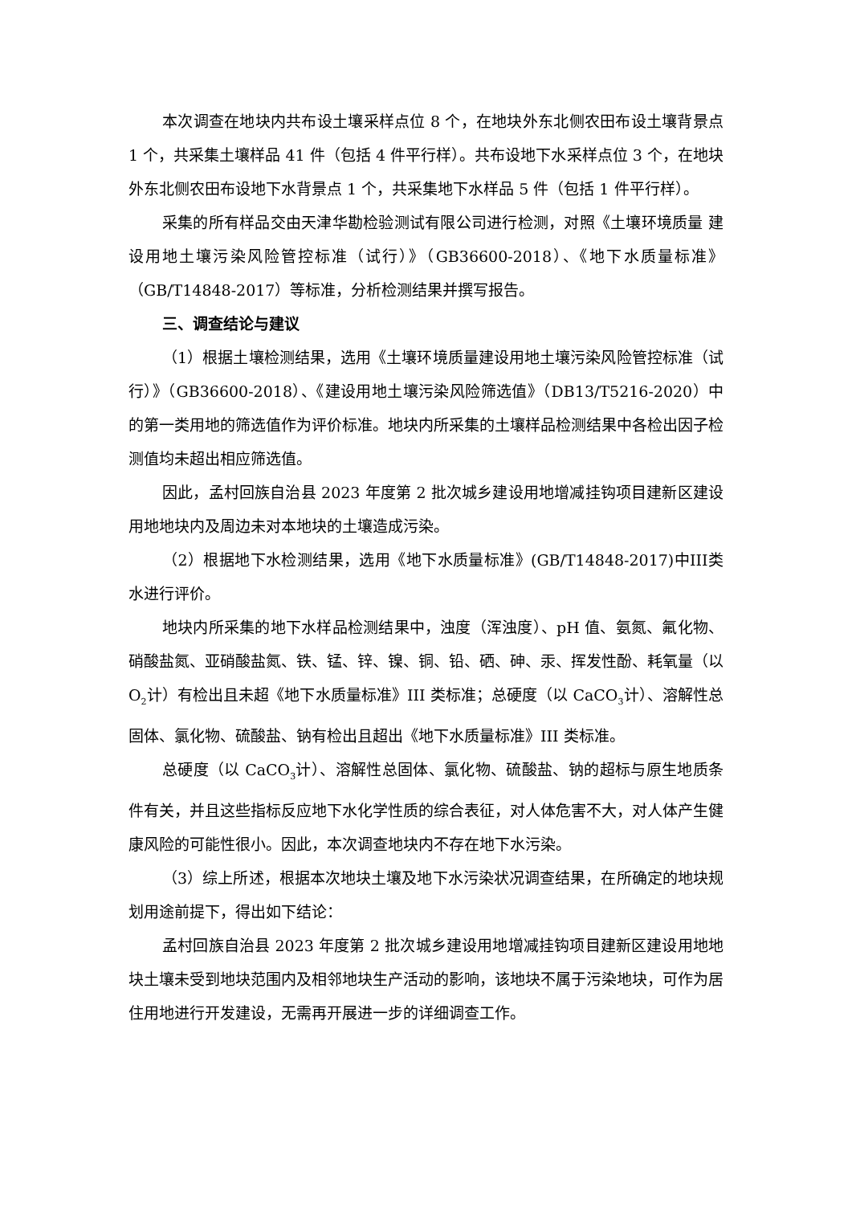本次调查在地块内共布设土壤采样点位 8 个，在地块外东北侧农田布设土壤背景点 1 个，共采集土壤样品 41 件（包括 4 件平行样）。共布设地下水采样点位 3 个，在地块外东北侧农田布设地下水背景点 1 个，共采集地下水样品 5 件（包括 1 件平行样）。
采集的所有样品交由天津华勘检验测试有限公司进行检测，对照《土壤环境质量 建设用地土壤污染风险管控标准（试行）》（GB36600-2018）、《地下水质量标准》（GB/T14848-2017）等标准，分析检测结果并撰写报告。
三、调查结论与建议
（1）根据土壤检测结果，选用《土壤环境质量建设用地土壤污染风险管控标准（试行）》（GB36600-2018）、《建设用地土壤污染风险筛选值》（DB13/T5216-2020）中的第一类用地的筛选值作为评价标准。地块内所采集的土壤样品检测结果中各检出因子检测值均未超出相应筛选值。
因此，孟村回族自治县 2023 年度第 2 批次城乡建设用地增减挂钩项目建新区建设用地地块内及周边未对本地块的土壤造成污染。
（2）根据地下水检测结果，选用《地下水质量标准》(GB/T14848-2017)中III类水进行评价。
地块内所采集的地下水样品检测结果中，浊度（浑浊度）、pH 值、氨氮、氟化物、硝酸盐氮、亚硝酸盐氮、铁、锰、锌、镍、铜、铅、硒、砷、汞、挥发性酚、耗氧量（以 O<sub>2</sub>计）有检出且未超《地下水质量标准》III 类标准；总硬度（以 CaCO<sub>3</sub>计）、溶解性总固体、氯化物、硫酸盐、钠有检出且超出《地下水质量标准》III 类标准。
总硬度（以 CaCO<sub>3</sub>计）、溶解性总固体、氯化物、硫酸盐、钠的超标与原生地质条件有关，并且这些指标反应地下水化学性质的综合表征，对人体危害不大，对人体产生健康风险的可能性很小。因此，本次调查地块内不存在地下水污染。
（3）综上所述，根据本次地块土壤及地下水污染状况调查结果，在所确定的地块规划用途前提下，得出如下结论：
孟村回族自治县 2023 年度第 2 批次城乡建设用地增减挂钩项目建新区建设用地地块土壤未受到地块范围内及相邻地块生产活动的影响，该地块不属于污染地块，可作为居住用地进行开发建设，无需再开展进一步的详细调查工作。